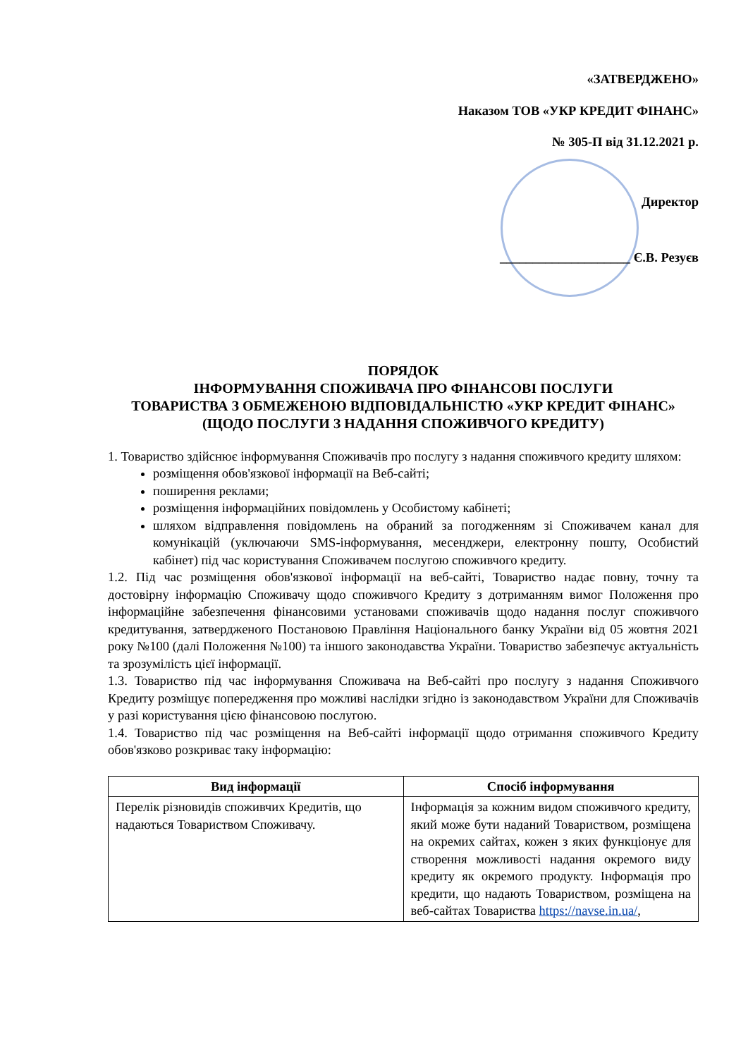«ЗАТВЕРДЖЕНО»
Наказом ТОВ «УКР КРЕДИТ ФІНАНС»
№ 305-П від 31.12.2021 р.
Директор
____________________ Є.В. Резуєв
ПОРЯДОК
ІНФОРМУВАННЯ СПОЖИВАЧА ПРО ФІНАНСОВІ ПОСЛУГИ
ТОВАРИСТВА З ОБМЕЖЕНОЮ ВІДПОВІДАЛЬНІСТЮ «УКР КРЕДИТ ФІНАНС»
(ЩОДО ПОСЛУГИ З НАДАННЯ СПОЖИВЧОГО КРЕДИТУ)
1. Товариство здійснює інформування Споживачів про послугу з надання споживчого кредиту шляхом:
розміщення обов'язкової інформації на Веб-сайті;
поширення реклами;
розміщення інформаційних повідомлень у Особистому кабінеті;
шляхом відправлення повідомлень на обраний за погодженням зі Споживачем канал для комунікацій (уключаючи SMS-інформування, месенджери, електронну пошту, Особистий кабінет) під час користування Споживачем послугою споживчого кредиту.
1.2. Під час розміщення обов'язкової інформації на веб-сайті, Товариство надає повну, точну та достовірну інформацію Споживачу щодо споживчого Кредиту з дотриманням вимог Положення про інформаційне забезпечення фінансовими установами споживачів щодо надання послуг споживчого кредитування, затвердженого Постановою Правління Національного банку України від 05 жовтня 2021 року №100 (далі Положення №100) та іншого законодавства України. Товариство забезпечує актуальність та зрозумілість цієї інформації.
1.3. Товариство під час інформування Споживача на Веб-сайті про послугу з надання Споживчого Кредиту розміщує попередження про можливі наслідки згідно із законодавством України для Споживачів у разі користування цією фінансовою послугою.
1.4. Товариство під час розміщення на Веб-сайті інформації щодо отримання споживчого Кредиту обов'язково розкриває таку інформацію:
| Вид інформації | Спосіб інформування |
| --- | --- |
| Перелік різновидів споживчих Кредитів, що надаються Товариством Споживачу. | Інформація за кожним видом споживчого кредиту, який може бути наданий Товариством, розміщена на окремих сайтах, кожен з яких функціонує для створення можливості надання окремого виду кредиту як окремого продукту. Інформація про кредити, що надають Товариством, розміщена на веб-сайтах Товариства https://navse.in.ua/ , |